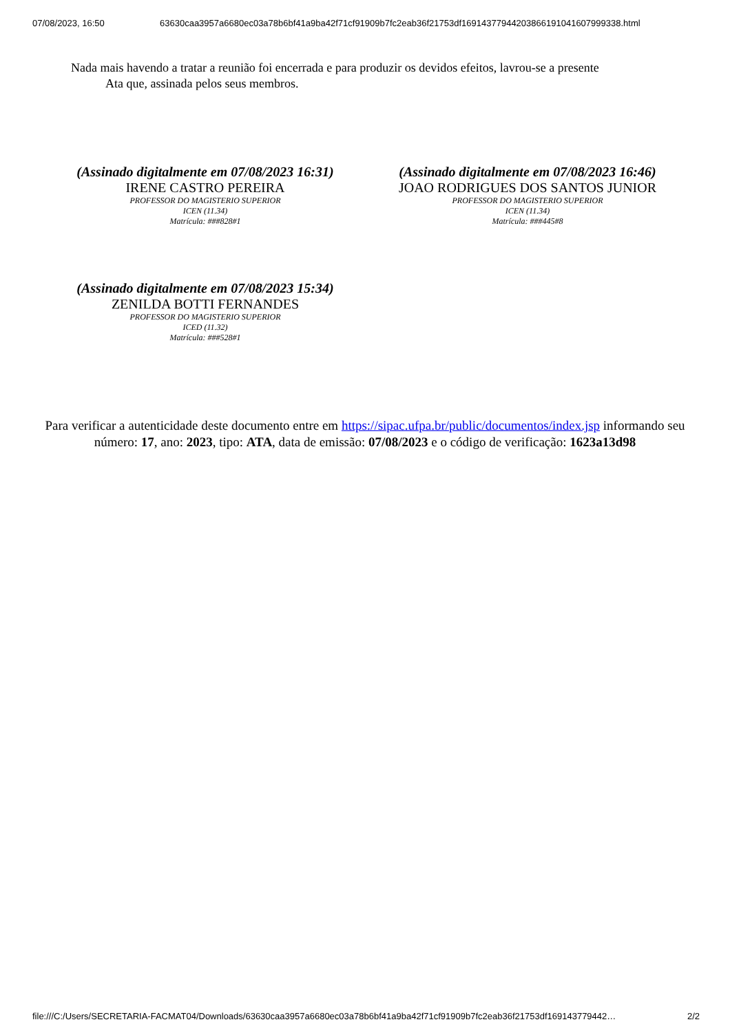07/08/2023, 16:50 63630caa3957a6680ec03a78b6bf41a9ba42f71cf91909b7fc2eab36f21753df16914377944203866191041607999338.html
Nada mais havendo a tratar a reunião foi encerrada e para produzir os devidos efeitos, lavrou-se a presente
Ata que, assinada pelos seus membros.
(Assinado digitalmente em 07/08/2023 16:31)
IRENE CASTRO PEREIRA
PROFESSOR DO MAGISTERIO SUPERIOR
ICEN (11.34)
Matrícula: ###828#1
(Assinado digitalmente em 07/08/2023 16:46)
JOAO RODRIGUES DOS SANTOS JUNIOR
PROFESSOR DO MAGISTERIO SUPERIOR
ICEN (11.34)
Matrícula: ###445#8
(Assinado digitalmente em 07/08/2023 15:34)
ZENILDA BOTTI FERNANDES
PROFESSOR DO MAGISTERIO SUPERIOR
ICED (11.32)
Matrícula: ###528#1
Para verificar a autenticidade deste documento entre em https://sipac.ufpa.br/public/documentos/index.jsp informando seu número: 17, ano: 2023, tipo: ATA, data de emissão: 07/08/2023 e o código de verificação: 1623a13d98
file:///C:/Users/SECRETARIA-FACMAT04/Downloads/63630caa3957a6680ec03a78b6bf41a9ba42f71cf91909b7fc2eab36f21753df169143779442… 2/2